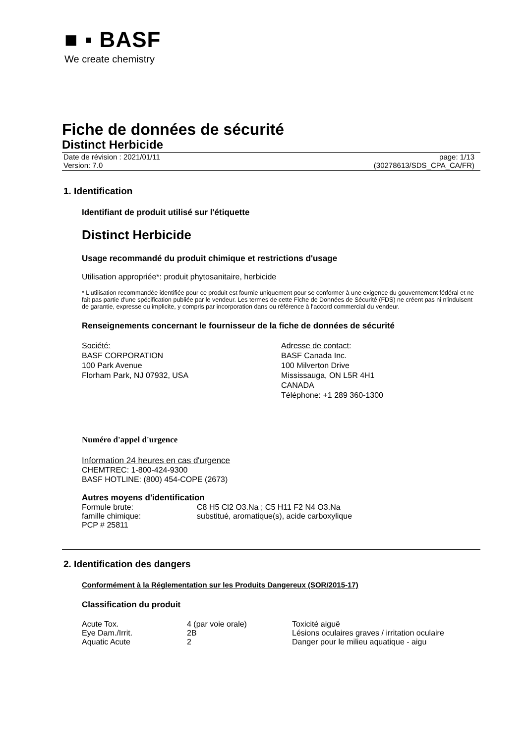■ ▪ BASF
We create chemistry
Fiche de données de sécurité
Distinct Herbicide
Date de révision : 2021/01/11
Version: 7.0
page: 1/13
(30278613/SDS_CPA_CA/FR)
1. Identification
Identifiant de produit utilisé sur l'étiquette
Distinct Herbicide
Usage recommandé du produit chimique et restrictions d'usage
Utilisation appropriée*: produit phytosanitaire, herbicide
* L'utilisation recommandée identifiée pour ce produit est fournie uniquement pour se conformer à une exigence du gouvernement fédéral et ne fait pas partie d'une spécification publiée par le vendeur. Les termes de cette Fiche de Données de Sécurité (FDS) ne créent pas ni n'induisent de garantie, expresse ou implicite, y compris par incorporation dans ou référence à l'accord commercial du vendeur.
Renseignements concernant le fournisseur de la fiche de données de sécurité
Société:
BASF CORPORATION
100 Park Avenue
Florham Park, NJ 07932, USA
Adresse de contact:
BASF Canada Inc.
100 Milverton Drive
Mississauga, ON L5R 4H1
CANADA
Téléphone: +1 289 360-1300
Numéro d'appel d'urgence
Information 24 heures en cas d'urgence
CHEMTREC: 1-800-424-9300
BASF HOTLINE: (800) 454-COPE (2673)
Autres moyens d'identification
| Formule brute: | C8 H5 Cl2 O3.Na ; C5 H11 F2 N4 O3.Na |
| famille chimique: | substitué, aromatique(s), acide carboxylique |
| PCP # 25811 | |
2. Identification des dangers
Conformément à la Réglementation sur les Produits Dangereux (SOR/2015-17)
Classification du produit
| Acute Tox. | 4 (par voie orale) | Toxicité aiguë |
| Eye Dam./Irrit. | 2B | Lésions oculaires graves / irritation oculaire |
| Aquatic Acute | 2 | Danger pour le milieu aquatique - aigu |